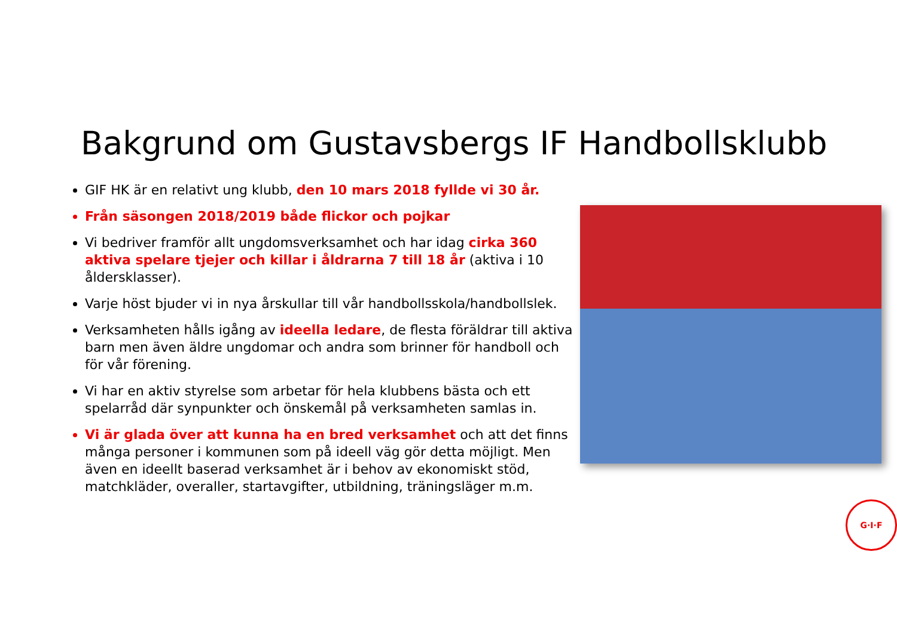Bakgrund om Gustavsbergs IF Handbollsklubb
GIF HK är en relativt ung klubb, den 10 mars 2018 fyllde vi 30 år.
Från säsongen 2018/2019 både flickor och pojkar
Vi bedriver framför allt ungdomsverksamhet och har idag cirka 360 aktiva spelare tjejer och killar i åldrarna 7 till 18 år (aktiva i 10 åldersklasser).
Varje höst bjuder vi in nya årskullar till vår handbollsskola/handbollslek.
Verksamheten hålls igång av ideella ledare, de flesta föräldrar till aktiva barn men även äldre ungdomar och andra som brinner för handboll och för vår förening.
Vi har en aktiv styrelse som arbetar för hela klubbens bästa och ett spelarråd där synpunkter och önskemål på verksamheten samlas in.
Vi är glada över att kunna ha en bred verksamhet och att det finns många personer i kommunen som på ideell väg gör detta möjligt. Men även en ideellt baserad verksamhet är i behov av ekonomiskt stöd, matchkläder, overaller, startavgifter, utbildning, träningsläger m.m.
G·I·F